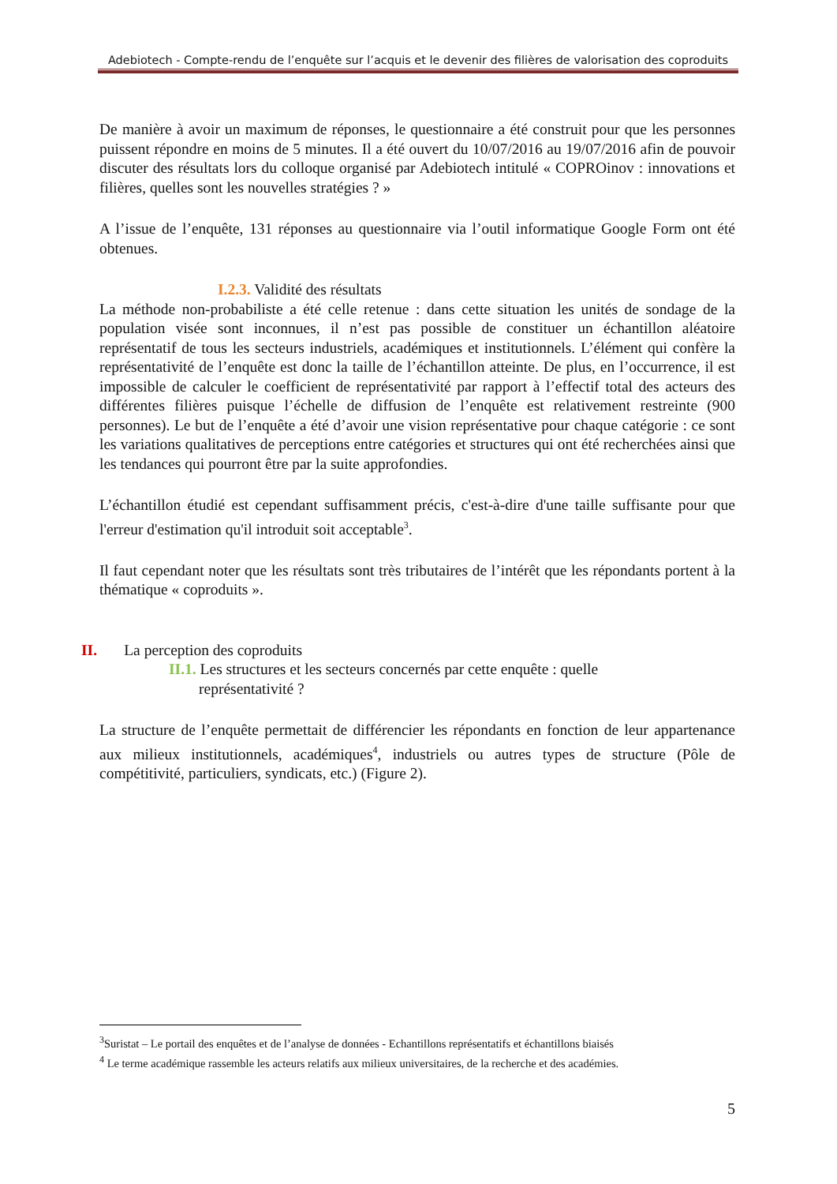Adebiotech - Compte-rendu de l’enquête sur l’acquis et le devenir des filières de valorisation des coproduits
De manière à avoir un maximum de réponses, le questionnaire a été construit pour que les personnes puissent répondre en moins de 5 minutes. Il a été ouvert du 10/07/2016 au 19/07/2016 afin de pouvoir discuter des résultats lors du colloque organisé par Adebiotech intitulé « COPROinov : innovations et filières, quelles sont les nouvelles stratégies ? »
A l’issue de l’enquête, 131 réponses au questionnaire via l’outil informatique Google Form ont été obtenues.
I.2.3. Validité des résultats
La méthode non-probabiliste a été celle retenue : dans cette situation les unités de sondage de la population visée sont inconnues, il n’est pas possible de constituer un échantillon aléatoire représentatif de tous les secteurs industriels, académiques et institutionnels. L’élément qui confère la représentativité de l’enquête est donc la taille de l’échantillon atteinte. De plus, en l’occurrence, il est impossible de calculer le coefficient de représentativité par rapport à l’effectif total des acteurs des différentes filières puisque l’échelle de diffusion de l’enquête est relativement restreinte (900 personnes). Le but de l’enquête a été d’avoir une vision représentative pour chaque catégorie : ce sont les variations qualitatives de perceptions entre catégories et structures qui ont été recherchées ainsi que les tendances qui pourront être par la suite approfondies.
L’échantillon étudié est cependant suffisamment précis, c'est-à-dire d'une taille suffisante pour que l'erreur d'estimation qu'il introduit soit acceptable<sup>3</sup>.
Il faut cependant noter que les résultats sont très tributaires de l’intérêt que les répondants portent à la thématique « coproduits ».
II. La perception des coproduits
II.1. Les structures et les secteurs concernés par cette enquête : quelle
représentativité ?
La structure de l’enquête permettait de différencier les répondants en fonction de leur appartenance aux milieux institutionnels, académiques<sup>4</sup>, industriels ou autres types de structure (Pôle de compétitivité, particuliers, syndicats, etc.) (Figure 2).
<sup>3</sup> Suristat – Le portail des enquêtes et de l’analyse de données - Echantillons représentatifs et échantillons biaisés
<sup>4</sup> Le terme académique rassemble les acteurs relatifs aux milieux universitaires, de la recherche et des académies.
5